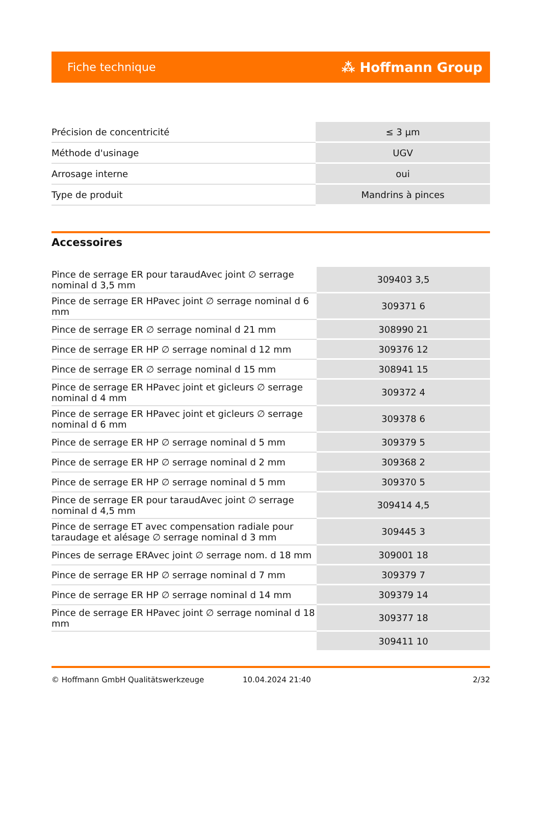Fiche technique ⁂ Hoffmann Group
| Précision de concentricité | ≤ 3 µm |
| Méthode d'usinage | UGV |
| Arrosage interne | oui |
| Type de produit | Mandrins à pinces |
Accessoires
| Pince de serrage ER pour taraudAvec joint ∅ serrage nominal d 3,5 mm | 309403 3,5 |
| Pince de serrage ER HPavec joint ∅ serrage nominal d 6 mm | 309371 6 |
| Pince de serrage ER ∅ serrage nominal d 21 mm | 308990 21 |
| Pince de serrage ER HP ∅ serrage nominal d 12 mm | 309376 12 |
| Pince de serrage ER ∅ serrage nominal d 15 mm | 308941 15 |
| Pince de serrage ER HPavec joint et gicleurs ∅ serrage nominal d 4 mm | 309372 4 |
| Pince de serrage ER HPavec joint et gicleurs ∅ serrage nominal d 6 mm | 309378 6 |
| Pince de serrage ER HP ∅ serrage nominal d 5 mm | 309379 5 |
| Pince de serrage ER HP ∅ serrage nominal d 2 mm | 309368 2 |
| Pince de serrage ER HP ∅ serrage nominal d 5 mm | 309370 5 |
| Pince de serrage ER pour taraudAvec joint ∅ serrage nominal d 4,5 mm | 309414 4,5 |
| Pince de serrage ET avec compensation radiale pour taraudage et alésage ∅ serrage nominal d 3 mm | 309445 3 |
| Pinces de serrage ERAvec joint ∅ serrage nom. d 18 mm | 309001 18 |
| Pince de serrage ER HP ∅ serrage nominal d 7 mm | 309379 7 |
| Pince de serrage ER HP ∅ serrage nominal d 14 mm | 309379 14 |
| Pince de serrage ER HPavec joint ∅ serrage nominal d 18 mm | 309377 18 |
| | 309411 10 |
© Hoffmann GmbH Qualitätswerkzeuge 10.04.2024 21:40 2/32